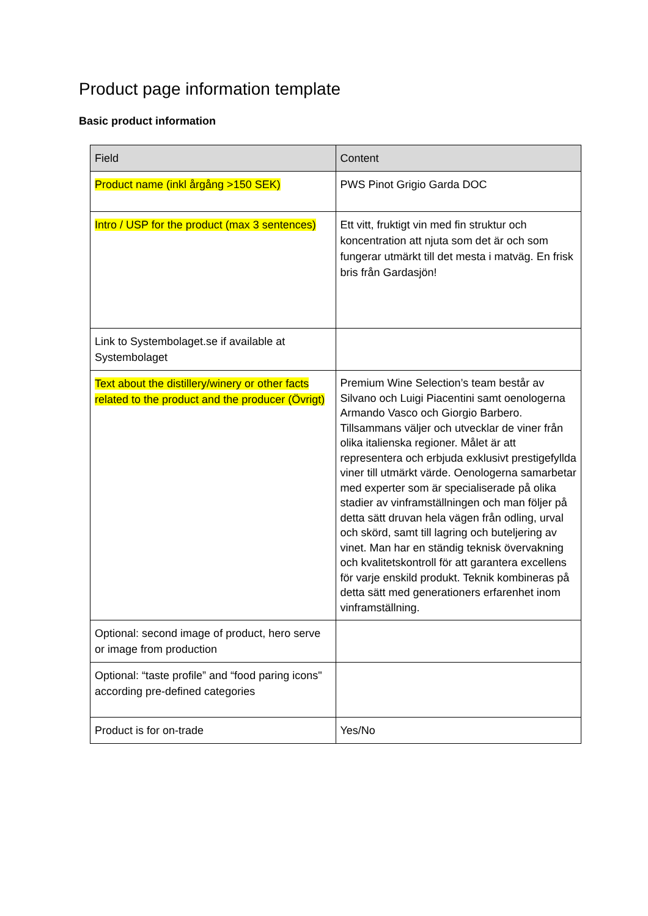Product page information template
Basic product information
| Field | Content |
| --- | --- |
| Product name (inkl årgång >150 SEK) | PWS Pinot Grigio Garda DOC |
| Intro / USP for the product (max 3 sentences) | Ett vitt, fruktigt vin med fin struktur och koncentration att njuta som det är och som fungerar utmärkt till det mesta i matväg. En frisk bris från Gardasjön! |
| Link to Systembolaget.se if available at Systembolaget | |
| Text about the distillery/winery or other facts related to the product and the producer (Övrigt) | Premium Wine Selection’s team består av Silvano och Luigi Piacentini samt oenologerna Armando Vasco och Giorgio Barbero. Tillsammans väljer och utvecklar de viner från olika italienska regioner. Målet är att representera och erbjuda exklusivt prestigefyllda viner till utmärkt värde. Oenologerna samarbetar med experter som är specialiserade på olika stadier av vinframställningen och man följer på detta sätt druvan hela vägen från odling, urval och skörd, samt till lagring och buteljering av vinet. Man har en ständig teknisk övervakning och kvalitetskontroll för att garantera excellens för varje enskild produkt. Teknik kombineras på detta sätt med generationers erfarenhet inom vinframställning. |
| Optional: second image of product, hero serve or image from production | |
| Optional: “taste profile” and “food paring icons" according pre-defined categories | |
| Product is for on-trade | Yes/No |